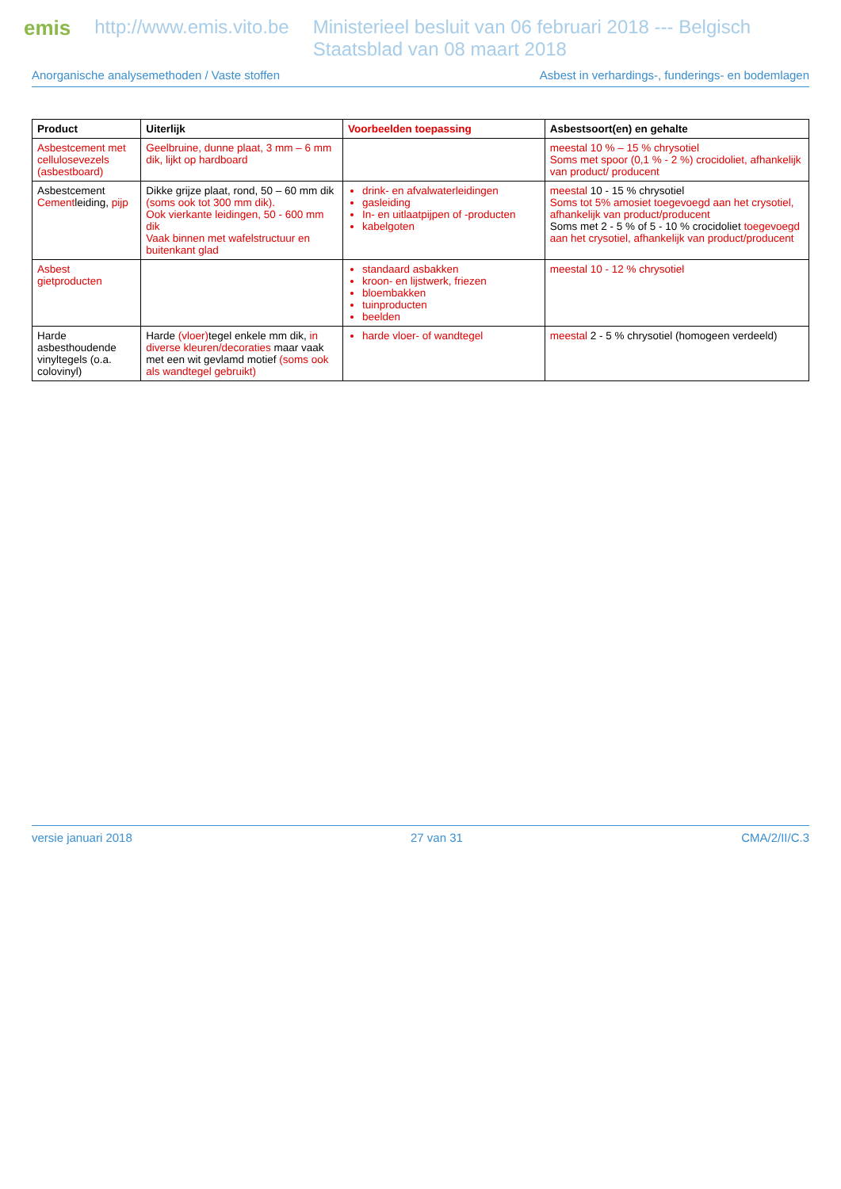emis http://www.emis.vito.be Ministerieel besluit van 06 februari 2018 --- Belgisch Staatsblad van 08 maart 2018
Anorganische analysemethoden / Vaste stoffen Asbest in verhardings-, funderings- en bodemlagen
| Product | Uiterlijk | Voorbeelden toepassing | Asbestsoort(en) en gehalte |
| --- | --- | --- | --- |
| Asbestcement met cellulosevezels (asbestboard) | Geelbruine, dunne plaat, 3 mm – 6 mm dik, lijkt op hardboard | | meestal 10 % – 15 % chrysotiel Soms met spoor (0,1 % - 2 %) crocidoliet, afhankelijk van product/ producent |
| Asbestcement Cement leiding, pijp | Dikke grijze plaat, rond, 50 – 60 mm dik (soms ook tot 300 mm dik). Ook vierkante leidingen, 50 - 600 mm dik Vaak binnen met wafelstructuur en buitenkant glad | drink- en afvalwaterleidingen gasleiding In- en uitlaatpijpen of -producten kabelgoten | meestal 10 - 15 % chrysotiel Soms tot 5% amosiet toegevoegd aan het crysotiel, afhankelijk van product/producent Soms met 2 - 5 % of 5 - 10 % crocidoliet toegevoegd aan het crysotiel, afhankelijk van product/producent |
| Asbest gietproducten | | standaard asbakken kroon- en lijstwerk, friezen bloembakken tuinproducten beelden | meestal 10 - 12 % chrysotiel |
| Harde asbesthoudende vinyltegels (o.a. colovinyl) | Harde (vloer) tegel enkele mm dik, in diverse kleuren/decoraties maar vaak met een wit gevlamd motief (soms ook als wandtegel gebruikt) | harde vloer- of wandtegel | meestal 2 - 5 % chrysotiel (homogeen verdeeld) |
versie januari 2018 27 van 31 CMA/2/II/C.3